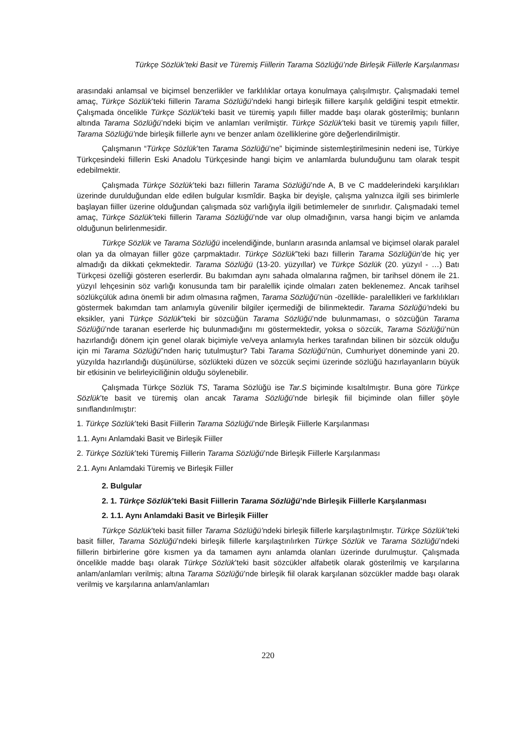Türkçe Sözlük’teki Basit ve Türemiş Fiillerin Tarama Sözlüğü’nde Birleşik Fiillerle Karşılanması
arasındaki anlamsal ve biçimsel benzerlikler ve farklılıklar ortaya konulmaya çalışılmıştır. Çalışmadaki temel amaç, Türkçe Sözlük’teki fiillerin Tarama Sözlüğü’ndeki hangi birleşik fiillere karşılık geldiğini tespit etmektir. Çalışmada öncelikle Türkçe Sözlük’teki basit ve türemiş yapılı fiiller madde başı olarak gösterilmiş; bunların altında Tarama Sözlüğü’ndeki biçim ve anlamları verilmiştir. Türkçe Sözlük’teki basit ve türemiş yapılı fiiller, Tarama Sözlüğü’nde birleşik fiillerle aynı ve benzer anlam özelliklerine göre değerlendirilmiştir.
Çalışmanın “Türkçe Sözlük’ten Tarama Sözlüğü’ne” biçiminde sistemleştirilmesinin nedeni ise, Türkiye Türkçesindeki fiillerin Eski Anadolu Türkçesinde hangi biçim ve anlamlarda bulunduğunu tam olarak tespit edebilmektir.
Çalışmada Türkçe Sözlük’teki bazı fiillerin Tarama Sözlüğü’nde A, B ve C maddelerindeki karşılıkları üzerinde durulduğundan elde edilen bulgular kısmîdir. Başka bir deyişle, çalışma yalnızca ilgili ses birimlerle başlayan fiiller üzerine olduğundan çalışmada söz varlığıyla ilgili betimlemeler de sınırlıdır. Çalışmadaki temel amaç, Türkçe Sözlük’teki fiillerin Tarama Sözlüğü’nde var olup olmadığının, varsa hangi biçim ve anlamda olduğunun belirlenmesidir.
Türkçe Sözlük ve Tarama Sözlüğü incelendiğinde, bunların arasında anlamsal ve biçimsel olarak paralel olan ya da olmayan fiiller göze çarpmaktadır. Türkçe Sözlük‟teki bazı fiillerin Tarama Sözlüğün’de hiç yer almadığı da dikkati çekmektedir. Tarama Sözlüğü (13-20. yüzyıllar) ve Türkçe Sözlük (20. yüzyıl - …) Batı Türkçesi özelliği gösteren eserlerdir. Bu bakımdan aynı sahada olmalarına rağmen, bir tarihsel dönem ile 21. yüzyıl lehçesinin söz varlığı konusunda tam bir paralellik içinde olmaları zaten beklenemez. Ancak tarihsel sözlükçülük adına önemli bir adım olmasına rağmen, Tarama Sözlüğü’nün -özellikle- paralellikleri ve farklılıkları göstermek bakımdan tam anlamıyla güvenilir bilgiler içermediği de bilinmektedir. Tarama Sözlüğü’ndeki bu eksikler, yani Türkçe Sözlük‟teki bir sözcüğün Tarama Sözlüğü’nde bulunmaması, o sözcüğün Tarama Sözlüğü’nde taranan eserlerde hiç bulunmadığını mı göstermektedir, yoksa o sözcük, Tarama Sözlüğü’nün hazırlandığı dönem için genel olarak biçimiyle ve/veya anlamıyla herkes tarafından bilinen bir sözcük olduğu için mi Tarama Sözlüğü‟nden hariç tutulmuştur? Tabi Tarama Sözlüğü’nün, Cumhuriyet döneminde yani 20. yüzyılda hazırlandığı düşünülürse, sözlükteki düzen ve sözcük seçimi üzerinde sözlüğü hazırlayanların büyük bir etkisinin ve belirleyiciliğinin olduğu söylenebilir.
Çalışmada Türkçe Sözlük TS, Tarama Sözlüğü ise Tar.S biçiminde kısaltılmıştır. Buna göre Türkçe Sözlük’te basit ve türemiş olan ancak Tarama Sözlüğü’nde birleşik fiil biçiminde olan fiiller şöyle sınıflandırılmıştır:
1. Türkçe Sözlük’teki Basit Fiillerin Tarama Sözlüğü’nde Birleşik Fiillerle Karşılanması
1.1. Aynı Anlamdaki Basit ve Birleşik Fiiller
2. Türkçe Sözlük’teki Türemiş Fiillerin Tarama Sözlüğü’nde Birleşik Fiillerle Karşılanması
2.1. Aynı Anlamdaki Türemiş ve Birleşik Fiiller
2. Bulgular
2. 1. Türkçe Sözlük’teki Basit Fiillerin Tarama Sözlüğü’nde Birleşik Fiillerle Karşılanması
2. 1.1. Aynı Anlamdaki Basit ve Birleşik Fiiller
Türkçe Sözlük’teki basit fiiller Tarama Sözlüğü’ndeki birleşik fiillerle karşılaştırılmıştır. Türkçe Sözlük’teki basit fiiller, Tarama Sözlüğü’ndeki birleşik fiillerle karşılaştırılırken Türkçe Sözlük ve Tarama Sözlüğü’ndeki fiillerin birbirlerine göre kısmen ya da tamamen aynı anlamda olanları üzerinde durulmuştur. Çalışmada öncelikle madde başı olarak Türkçe Sözlük’teki basit sözcükler alfabetik olarak gösterilmiş ve karşılarına anlam/anlamları verilmiş; altına Tarama Sözlüğü’nde birleşik fiil olarak karşılanan sözcükler madde başı olarak verilmiş ve karşılarına anlam/anlamları
220